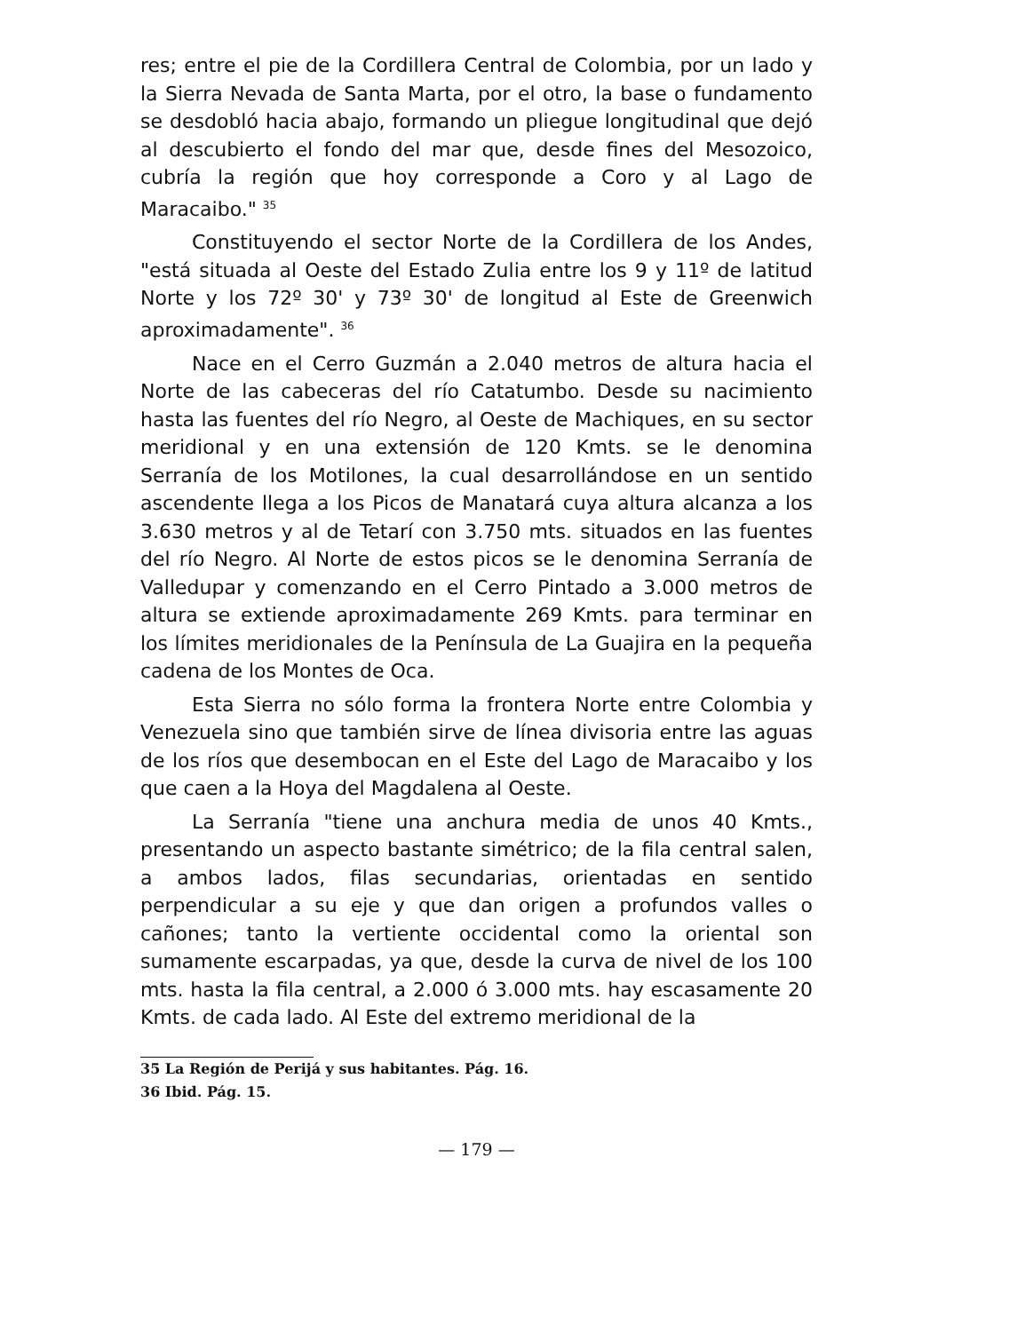res; entre el pie de la Cordillera Central de Colombia, por un lado y la Sierra Nevada de Santa Marta, por el otro, la base o fundamento se desdobló hacia abajo, formando un pliegue longitudinal que dejó al descubierto el fondo del mar que, desde fines del Mesozoico, cubría la región que hoy corresponde a Coro y al Lago de Maracaibo." <sup>35</sup>
Constituyendo el sector Norte de la Cordillera de los Andes, "está situada al Oeste del Estado Zulia entre los 9 y 11º de latitud Norte y los 72º 30' y 73º 30' de longitud al Este de Greenwich aproximadamente". <sup>36</sup>
Nace en el Cerro Guzmán a 2.040 metros de altura hacia el Norte de las cabeceras del río Catatumbo. Desde su nacimiento hasta las fuentes del río Negro, al Oeste de Machiques, en su sector meridional y en una extensión de 120 Kmts. se le denomina Serranía de los Motilones, la cual desarrollándose en un sentido ascendente llega a los Picos de Manatará cuya altura alcanza a los 3.630 metros y al de Tetarí con 3.750 mts. situados en las fuentes del río Negro. Al Norte de estos picos se le denomina Serranía de Valledupar y comenzando en el Cerro Pintado a 3.000 metros de altura se extiende aproximadamente 269 Kmts. para terminar en los límites meridionales de la Península de La Guajira en la pequeña cadena de los Montes de Oca.
Esta Sierra no sólo forma la frontera Norte entre Colombia y Venezuela sino que también sirve de línea divisoria entre las aguas de los ríos que desembocan en el Este del Lago de Maracaibo y los que caen a la Hoya del Magdalena al Oeste.
La Serranía "tiene una anchura media de unos 40 Kmts., presentando un aspecto bastante simétrico; de la fila central salen, a ambos lados, filas secundarias, orientadas en sentido perpendicular a su eje y que dan origen a profundos valles o cañones; tanto la vertiente occidental como la oriental son sumamente escarpadas, ya que, desde la curva de nivel de los 100 mts. hasta la fila central, a 2.000 ó 3.000 mts. hay escasamente 20 Kmts. de cada lado. Al Este del extremo meridional de la
35 La Región de Perijá y sus habitantes. Pág. 16.
36 Ibid. Pág. 15.
— 179 —